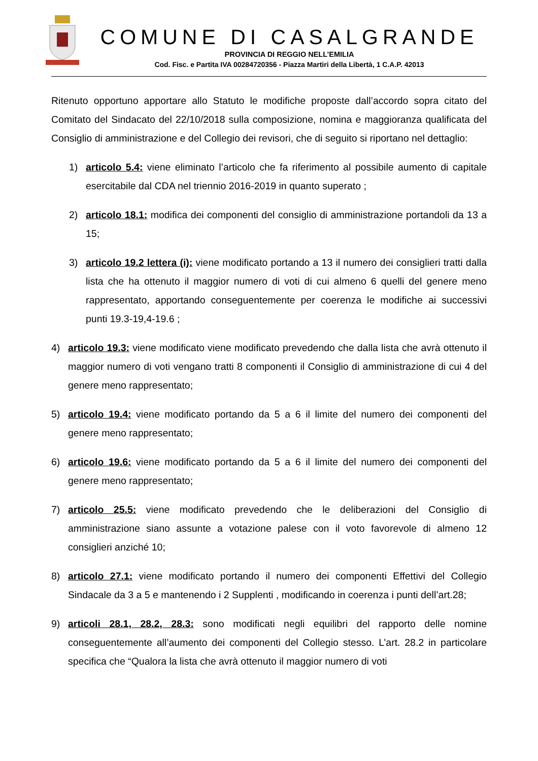COMUNE DI CASALGRANDE
PROVINCIA DI REGGIO NELL’EMILIA
Cod. Fisc. e Partita IVA 00284720356 - Piazza Martiri della Libertà, 1 C.A.P. 42013
Ritenuto opportuno apportare allo Statuto le modifiche proposte dall’accordo sopra citato del Comitato del Sindacato del 22/10/2018 sulla composizione, nomina e maggioranza qualificata del Consiglio di amministrazione e del Collegio dei revisori, che di seguito si riportano nel dettaglio:
1) articolo 5.4: viene eliminato l’articolo che fa riferimento al possibile aumento di capitale esercitabile dal CDA nel triennio 2016-2019 in quanto superato ;
2) articolo 18.1: modifica dei componenti del consiglio di amministrazione portandoli da 13 a 15;
3) articolo 19.2 lettera (i): viene modificato portando a 13 il numero dei consiglieri tratti dalla lista che ha ottenuto il maggior numero di voti di cui almeno 6 quelli del genere meno rappresentato, apportando conseguentemente per coerenza le modifiche ai successivi punti 19.3-19,4-19.6 ;
4) articolo 19.3: viene modificato viene modificato prevedendo che dalla lista che avrà ottenuto il maggior numero di voti vengano tratti 8 componenti il Consiglio di amministrazione di cui 4 del genere meno rappresentato;
5) articolo 19.4: viene modificato portando da 5 a 6 il limite del numero dei componenti del genere meno rappresentato;
6) articolo 19.6: viene modificato portando da 5 a 6 il limite del numero dei componenti del genere meno rappresentato;
7) articolo 25.5: viene modificato prevedendo che le deliberazioni del Consiglio di amministrazione siano assunte a votazione palese con il voto favorevole di almeno 12 consiglieri anziché 10;
8) articolo 27.1: viene modificato portando il numero dei componenti Effettivi del Collegio Sindacale da 3 a 5 e mantenendo i 2 Supplenti , modificando in coerenza i punti dell’art.28;
9) articoli 28.1, 28.2, 28.3: sono modificati negli equilibri del rapporto delle nomine conseguentemente all’aumento dei componenti del Collegio stesso. L’art. 28.2 in particolare specifica che “Qualora la lista che avrà ottenuto il maggior numero di voti